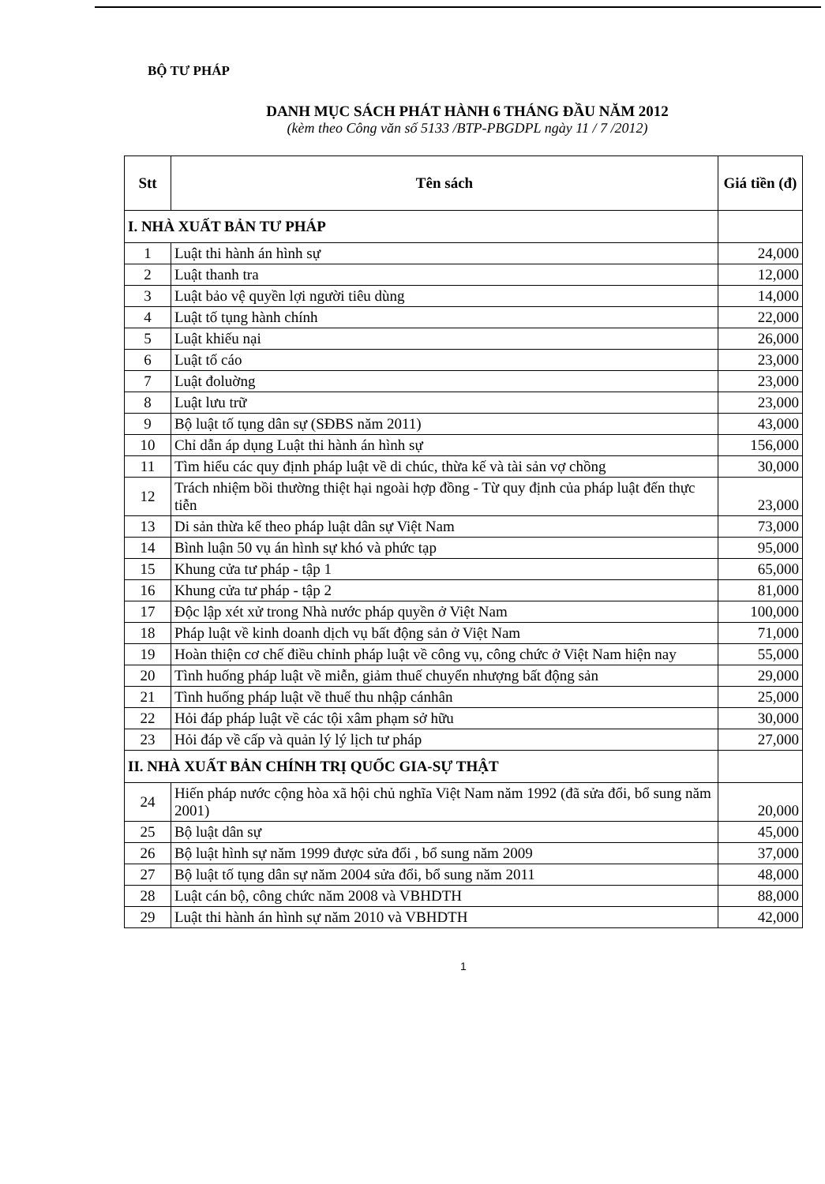BỘ TƯ PHÁP
DANH MỤC SÁCH PHÁT HÀNH 6 THÁNG ĐẦU NĂM 2012
(kèm theo Công văn số 5133 /BTP-PBGDPL ngày 11 / 7 /2012)
| Stt | Tên sách | Giá tiền (đ) |
| --- | --- | --- |
| I. NHÀ XUẤT BẢN TƯ PHÁP | | |
| 1 | Luật thi hành án hình sự | 24,000 |
| 2 | Luật thanh tra | 12,000 |
| 3 | Luật bảo vệ quyền lợi người tiêu dùng | 14,000 |
| 4 | Luật tố tụng hành chính | 22,000 |
| 5 | Luật khiếu nại | 26,000 |
| 6 | Luật tố cáo | 23,000 |
| 7 | Luật đoluờng | 23,000 |
| 8 | Luật lưu trữ | 23,000 |
| 9 | Bộ luật tố tụng dân sự (SĐBS năm 2011) | 43,000 |
| 10 | Chỉ dẫn áp dụng Luật thi hành án hình sự | 156,000 |
| 11 | Tìm hiểu các quy định pháp luật về di chúc, thừa kế và tài sản vợ chồng | 30,000 |
| 12 | Trách nhiệm bồi thường thiệt hại ngoài hợp đồng - Từ quy định của pháp luật đến thực tiễn | 23,000 |
| 13 | Di sản thừa kế theo pháp luật dân sự Việt Nam | 73,000 |
| 14 | Bình luận 50 vụ án hình sự khó và phức tạp | 95,000 |
| 15 | Khung cửa tư pháp - tập 1 | 65,000 |
| 16 | Khung cửa tư pháp - tập 2 | 81,000 |
| 17 | Độc lập xét xử trong Nhà nước pháp quyền ở Việt Nam | 100,000 |
| 18 | Pháp luật về kinh doanh dịch vụ bất động sản ở Việt Nam | 71,000 |
| 19 | Hoàn thiện cơ chế điều chỉnh pháp luật về công vụ, công chức ở Việt Nam hiện nay | 55,000 |
| 20 | Tình huống pháp luật về miễn, giảm thuế chuyển nhượng bất động sản | 29,000 |
| 21 | Tình huống pháp luật về thuế thu nhập cánhân | 25,000 |
| 22 | Hỏi đáp pháp luật về các tội xâm phạm sở hữu | 30,000 |
| 23 | Hỏi đáp về cấp và quản lý lý lịch tư pháp | 27,000 |
| II. NHÀ XUẤT BẢN CHÍNH TRỊ QUỐC GIA-SỰ THẬT | | |
| 24 | Hiến pháp nước cộng hòa xã hội chủ nghĩa Việt Nam năm 1992 (đã sửa đổi, bổ sung năm 2001) | 20,000 |
| 25 | Bộ luật dân sự | 45,000 |
| 26 | Bộ luật hình sự năm 1999 được sửa đổi , bổ sung năm 2009 | 37,000 |
| 27 | Bộ luật tố tụng dân sự năm 2004 sửa đổi, bổ sung năm 2011 | 48,000 |
| 28 | Luật cán bộ, công chức năm 2008 và VBHDTH | 88,000 |
| 29 | Luật thi hành án hình sự năm 2010 và VBHDTH | 42,000 |
1